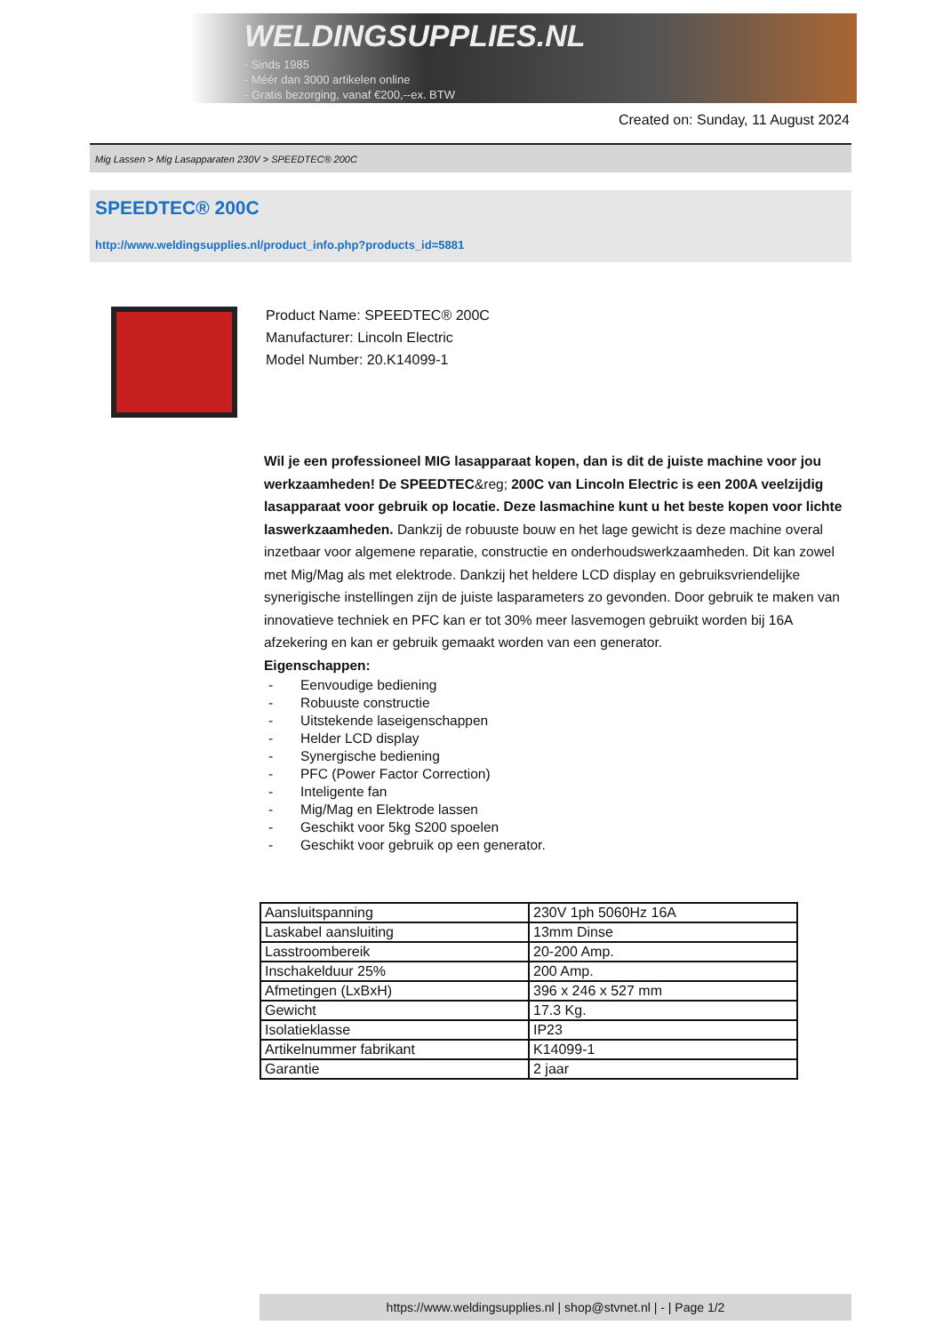WELDINGSUPPLIES.NL
- Sinds 1985
- Méér dan 3000 artikelen online
- Gratis bezorging, vanaf €200,--ex. BTW
Created on: Sunday, 11 August 2024
Mig Lassen > Mig Lasapparaten 230V > SPEEDTEC® 200C
SPEEDTEC® 200C
http://www.weldingsupplies.nl/product_info.php?products_id=5881
Product Name: SPEEDTEC® 200C
Manufacturer: Lincoln Electric
Model Number: 20.K14099-1
Wil je een professioneel MIG lasapparaat kopen, dan is dit de juiste machine voor jou werkzaamheden! De SPEEDTEC&reg; 200C van Lincoln Electric is een 200A veelzijdig lasapparaat voor gebruik op locatie. Deze lasmachine kunt u het beste kopen voor lichte laswerkzaamheden. Dankzij de robuuste bouw en het lage gewicht is deze machine overal inzetbaar voor algemene reparatie, constructie en onderhoudswerkzaamheden. Dit kan zowel met Mig/Mag als met elektrode. Dankzij het heldere LCD display en gebruiksvriendelijke synerigische instellingen zijn de juiste lasparameters zo gevonden. Door gebruik te maken van innovatieve techniek en PFC kan er tot 30% meer lasvemogen gebruikt worden bij 16A afzekering en kan er gebruik gemaakt worden van een generator.
Eigenschappen:
- Eenvoudige bediening
- Robuuste constructie
- Uitstekende laseigenschappen
- Helder LCD display
- Synergische bediening
- PFC (Power Factor Correction)
- Inteligente fan
- Mig/Mag en Elektrode lassen
- Geschikt voor 5kg S200 spoelen
- Geschikt voor gebruik op een generator.
| Aansluitspanning | 230V 1ph 5060Hz 16A |
| Laskabel aansluiting | 13mm Dinse |
| Lasstroombereik | 20-200 Amp. |
| Inschakelduur 25% | 200 Amp. |
| Afmetingen (LxBxH) | 396 x 246 x 527 mm |
| Gewicht | 17.3 Kg. |
| Isolatieklasse | IP23 |
| Artikelnummer fabrikant | K14099-1 |
| Garantie | 2 jaar |
https://www.weldingsupplies.nl | shop@stvnet.nl | - | Page 1/2